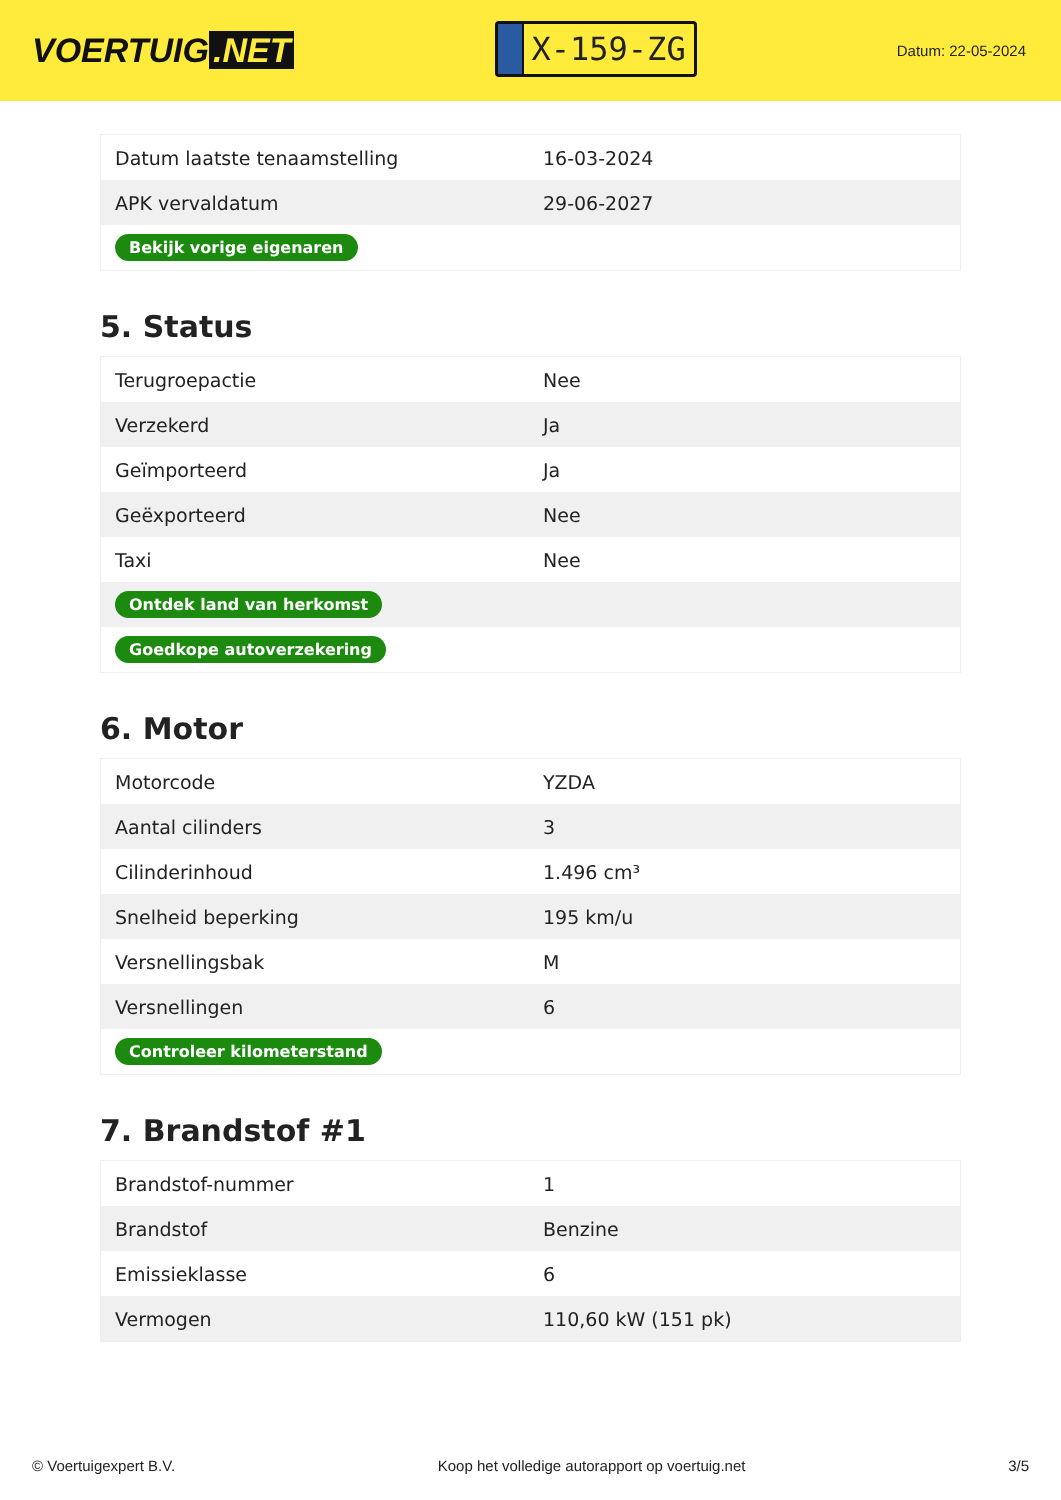VOERTUIG.NET
X-159-ZG
Datum: 22-05-2024
| Datum laatste tenaamstelling | 16-03-2024 |
| APK vervaldatum | 29-06-2027 |
| Bekijk vorige eigenaren | |
5. Status
| Terugroepactie | Nee |
| Verzekerd | Ja |
| Geïmporteerd | Ja |
| Geëxporteerd | Nee |
| Taxi | Nee |
| Ontdek land van herkomst | |
| Goedkope autoverzekering | |
6. Motor
| Motorcode | YZDA |
| Aantal cilinders | 3 |
| Cilinderinhoud | 1.496 cm³ |
| Snelheid beperking | 195 km/u |
| Versnellingsbak | M |
| Versnellingen | 6 |
| Controleer kilometerstand | |
7. Brandstof #1
| Brandstof-nummer | 1 |
| Brandstof | Benzine |
| Emissieklasse | 6 |
| Vermogen | 110,60 kW (151 pk) |
© Voertuigexpert B.V. Koop het volledige autorapport op voertuig.net 3/5